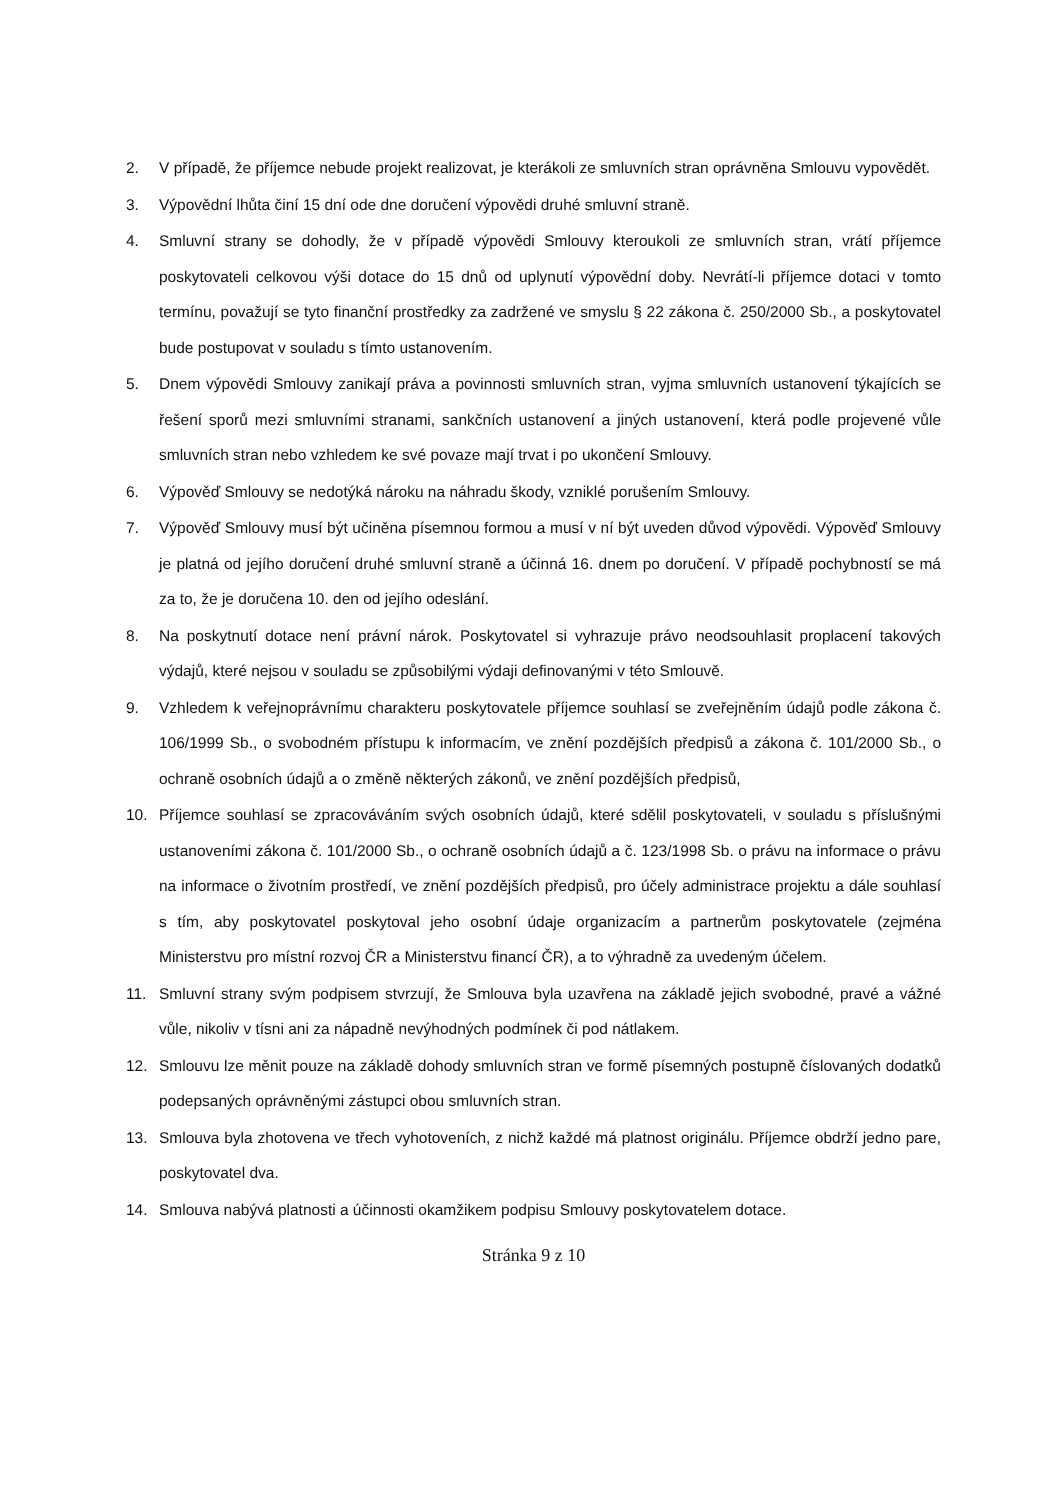2. V případě, že příjemce nebude projekt realizovat, je kterákoli ze smluvních stran oprávněna Smlouvu vypovědět.
3. Výpovědní lhůta činí 15 dní ode dne doručení výpovědi druhé smluvní straně.
4. Smluvní strany se dohodly, že v případě výpovědi Smlouvy kteroukoli ze smluvních stran, vrátí příjemce poskytovateli celkovou výši dotace do 15 dnů od uplynutí výpovědní doby. Nevrátí-li příjemce dotaci v tomto termínu, považují se tyto finanční prostředky za zadržené ve smyslu § 22 zákona č. 250/2000 Sb., a poskytovatel bude postupovat v souladu s tímto ustanovením.
5. Dnem výpovědi Smlouvy zanikají práva a povinnosti smluvních stran, vyjma smluvních ustanovení týkajících se řešení sporů mezi smluvními stranami, sankčních ustanovení a jiných ustanovení, která podle projevené vůle smluvních stran nebo vzhledem ke své povaze mají trvat i po ukončení Smlouvy.
6. Výpověď Smlouvy se nedotýká nároku na náhradu škody, vzniklé porušením Smlouvy.
7. Výpověď Smlouvy musí být učiněna písemnou formou a musí v ní být uveden důvod výpovědi. Výpověď Smlouvy je platná od jejího doručení druhé smluvní straně a účinná 16. dnem po doručení. V případě pochybností se má za to, že je doručena 10. den od jejího odeslání.
8. Na poskytnutí dotace není právní nárok. Poskytovatel si vyhrazuje právo neodsouhlasit proplacení takových výdajů, které nejsou v souladu se způsobilými výdaji definovanými v této Smlouvě.
9. Vzhledem k veřejnoprávnímu charakteru poskytovatele příjemce souhlasí se zveřejněním údajů podle zákona č. 106/1999 Sb., o svobodném přístupu k informacím, ve znění pozdějších předpisů a zákona č. 101/2000 Sb., o ochraně osobních údajů a o změně některých zákonů, ve znění pozdějších předpisů,
10. Příjemce souhlasí se zpracováváním svých osobních údajů, které sdělil poskytovateli, v souladu s příslušnými ustanoveními zákona č. 101/2000 Sb., o ochraně osobních údajů a č. 123/1998 Sb. o právu na informace o právu na informace o životním prostředí, ve znění pozdějších předpisů, pro účely administrace projektu a dále souhlasí s tím, aby poskytovatel poskytoval jeho osobní údaje organizacím a partnerům poskytovatele (zejména Ministerstvu pro místní rozvoj ČR a Ministerstvu financí ČR), a to výhradně za uvedeným účelem.
11. Smluvní strany svým podpisem stvrzují, že Smlouva byla uzavřena na základě jejich svobodné, pravé a vážné vůle, nikoliv v tísni ani za nápadně nevýhodných podmínek či pod nátlakem.
12. Smlouvu lze měnit pouze na základě dohody smluvních stran ve formě písemných postupně číslovaných dodatků podepsaných oprávněnými zástupci obou smluvních stran.
13. Smlouva byla zhotovena ve třech vyhotoveních, z nichž každé má platnost originálu. Příjemce obdrží jedno pare, poskytovatel dva.
14. Smlouva nabývá platnosti a účinnosti okamžikem podpisu Smlouvy poskytovatelem dotace.
Stránka 9 z 10